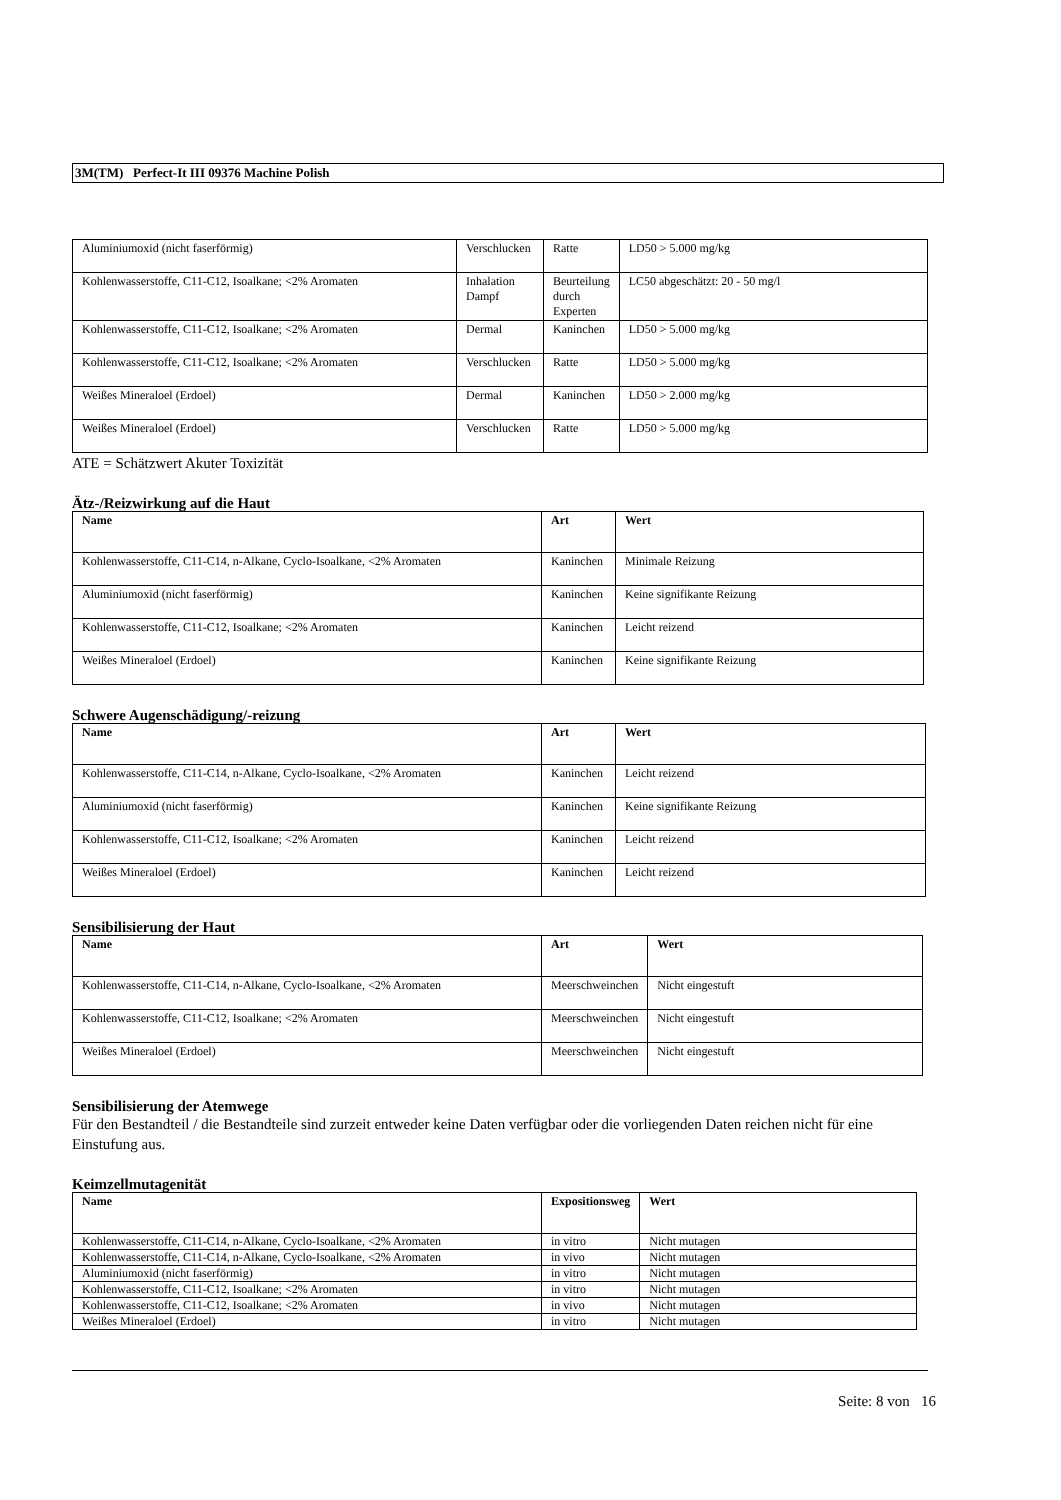3M(TM) Perfect-It III 09376 Machine Polish
| Aluminiumoxid (nicht faserförmig) | Verschlucken | Ratte | LD50 > 5.000 mg/kg |
| Kohlenwasserstoffe, C11-C12, Isoalkane; <2% Aromaten | Inhalation Dampf | Beurteilung durch Experten | LC50 abgeschätzt: 20 - 50 mg/l |
| Kohlenwasserstoffe, C11-C12, Isoalkane; <2% Aromaten | Dermal | Kaninchen | LD50 > 5.000 mg/kg |
| Kohlenwasserstoffe, C11-C12, Isoalkane; <2% Aromaten | Verschlucken | Ratte | LD50 > 5.000 mg/kg |
| Weißes Mineraloel (Erdoel) | Dermal | Kaninchen | LD50 > 2.000 mg/kg |
| Weißes Mineraloel (Erdoel) | Verschlucken | Ratte | LD50 > 5.000 mg/kg |
ATE = Schätzwert Akuter Toxizität
Ätz-/Reizwirkung auf die Haut
| Name | Art | Wert |
| --- | --- | --- |
| Kohlenwasserstoffe, C11-C14, n-Alkane, Cyclo-Isoalkane, <2% Aromaten | Kaninchen | Minimale Reizung |
| Aluminiumoxid (nicht faserförmig) | Kaninchen | Keine signifikante Reizung |
| Kohlenwasserstoffe, C11-C12, Isoalkane; <2% Aromaten | Kaninchen | Leicht reizend |
| Weißes Mineraloel (Erdoel) | Kaninchen | Keine signifikante Reizung |
Schwere Augenschädigung/-reizung
| Name | Art | Wert |
| --- | --- | --- |
| Kohlenwasserstoffe, C11-C14, n-Alkane, Cyclo-Isoalkane, <2% Aromaten | Kaninchen | Leicht reizend |
| Aluminiumoxid (nicht faserförmig) | Kaninchen | Keine signifikante Reizung |
| Kohlenwasserstoffe, C11-C12, Isoalkane; <2% Aromaten | Kaninchen | Leicht reizend |
| Weißes Mineraloel (Erdoel) | Kaninchen | Leicht reizend |
Sensibilisierung der Haut
| Name | Art | Wert |
| --- | --- | --- |
| Kohlenwasserstoffe, C11-C14, n-Alkane, Cyclo-Isoalkane, <2% Aromaten | Meerschweinchen | Nicht eingestuft |
| Kohlenwasserstoffe, C11-C12, Isoalkane; <2% Aromaten | Meerschweinchen | Nicht eingestuft |
| Weißes Mineraloel (Erdoel) | Meerschweinchen | Nicht eingestuft |
Sensibilisierung der Atemwege
Für den Bestandteil / die Bestandteile sind zurzeit entweder keine Daten verfügbar oder die vorliegenden Daten reichen nicht für eine Einstufung aus.
Keimzellmutagenität
| Name | Expositionsweg | Wert |
| --- | --- | --- |
| Kohlenwasserstoffe, C11-C14, n-Alkane, Cyclo-Isoalkane, <2% Aromaten | in vitro | Nicht mutagen |
| Kohlenwasserstoffe, C11-C14, n-Alkane, Cyclo-Isoalkane, <2% Aromaten | in vivo | Nicht mutagen |
| Aluminiumoxid (nicht faserförmig) | in vitro | Nicht mutagen |
| Kohlenwasserstoffe, C11-C12, Isoalkane; <2% Aromaten | in vitro | Nicht mutagen |
| Kohlenwasserstoffe, C11-C12, Isoalkane; <2% Aromaten | in vivo | Nicht mutagen |
| Weißes Mineraloel (Erdoel) | in vitro | Nicht mutagen |
Seite: 8 von 16